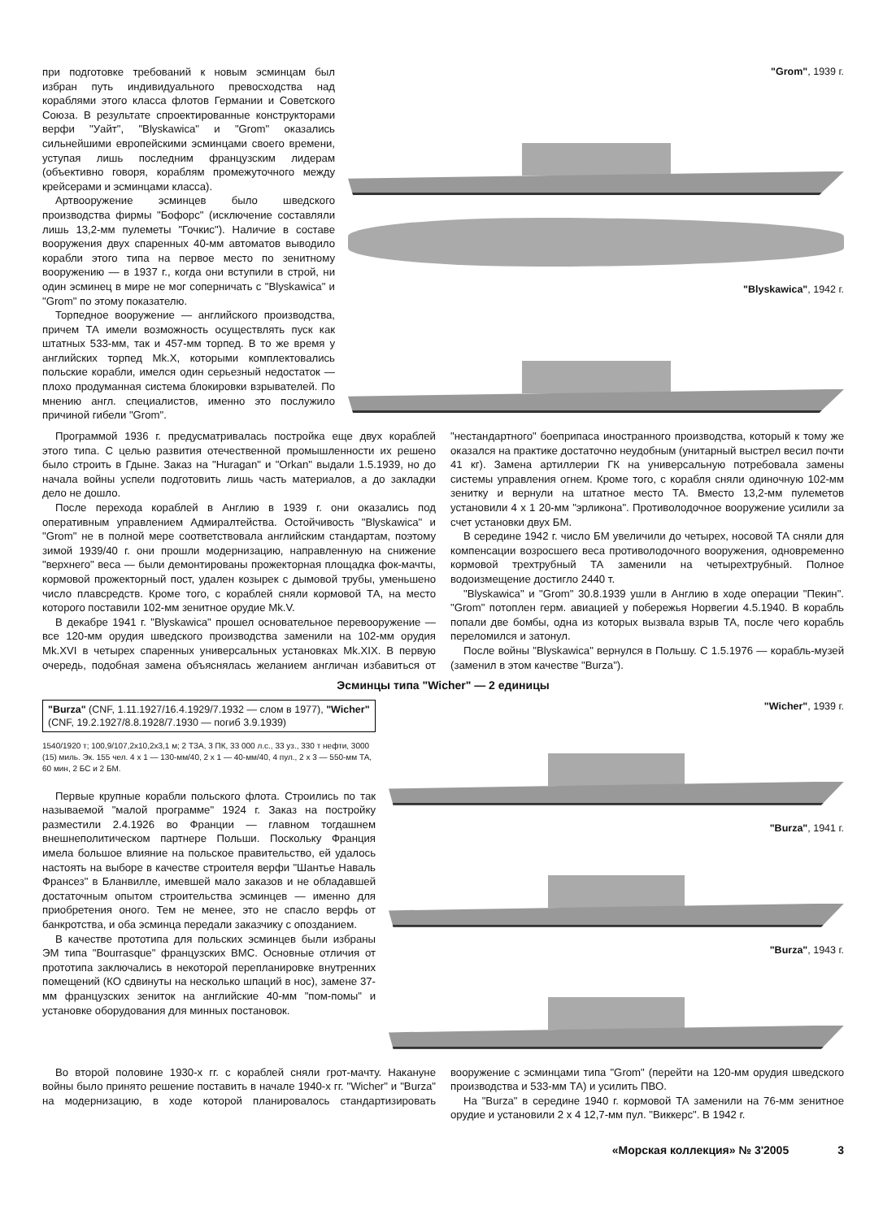при подготовке требований к новым эсминцам был избран путь индивидуального превосходства над кораблями этого класса флотов Германии и Советского Союза. В результате спроектированные конструкторами верфи "Уайт", "Blyskawica" и "Grom" оказались сильнейшими европейскими эсминцами своего времени, уступая лишь последним французским лидерам (объективно говоря, кораблям промежуточного между крейсерами и эсминцами класса).
Артвооружение эсминцев было шведского производства фирмы "Бофорс" (исключение составляли лишь 13,2-мм пулеметы "Гочкис"). Наличие в составе вооружения двух спаренных 40-мм автоматов выводило корабли этого типа на первое место по зенитному вооружению — в 1937 г., когда они вступили в строй, ни один эсминец в мире не мог соперничать с "Blyskawica" и "Grom" по этому показателю.
Торпедное вооружение — английского производства, причем ТА имели возможность осуществлять пуск как штатных 533-мм, так и 457-мм торпед. В то же время у английских торпед Mk.X, которыми комплектовались польские корабли, имелся один серьезный недостаток — плохо продуманная система блокировки взрывателей. По мнению англ. специалистов, именно это послужило причиной гибели "Grom".
"Grom", 1939 г.
"Blyskawica", 1942 г.
Программой 1936 г. предусматривалась постройка еще двух кораблей этого типа. С целью развития отечественной промышленности их решено было строить в Гдыне. Заказ на "Huragan" и "Orkan" выдали 1.5.1939, но до начала войны успели подготовить лишь часть материалов, а до закладки дело не дошло.
После перехода кораблей в Англию в 1939 г. они оказались под оперативным управлением Адмиралтейства. Остойчивость "Blyskawica" и "Grom" не в полной мере соответствовала английским стандартам, поэтому зимой 1939/40 г. они прошли модернизацию, направленную на снижение "верхнего" веса — были демонтированы прожекторная площадка фок-мачты, кормовой прожекторный пост, удален козырек с дымовой трубы, уменьшено число плавсредств. Кроме того, с кораблей сняли кормовой ТА, на место которого поставили 102-мм зенитное орудие Mk.V.
В декабре 1941 г. "Blyskawica" прошел основательное перевооружение — все 120-мм орудия шведского производства заменили на 102-мм орудия Mk.XVI в четырех спаренных универсальных установках Mk.XIX. В первую очередь, подобная замена объяснялась желанием англичан избавиться от "нестандартного" боеприпаса иностранного производства, который к тому же оказался на практике достаточно неудобным (унитарный выстрел весил почти 41 кг). Замена артиллерии ГК на универсальную потребовала замены системы управления огнем. Кроме того, с корабля сняли одиночную 102-мм зенитку и вернули на штатное место ТА. Вместо 13,2-мм пулеметов установили 4 х 1 20-мм "эрликона". Противолодочное вооружение усилили за счет установки двух БМ.
В середине 1942 г. число БМ увеличили до четырех, носовой ТА сняли для компенсации возросшего веса противолодочного вооружения, одновременно кормовой трехтрубный ТА заменили на четырехтрубный. Полное водоизмещение достигло 2440 т.
"Blyskawica" и "Grom" 30.8.1939 ушли в Англию в ходе операции "Пекин". "Grom" потоплен герм. авиацией у побережья Норвегии 4.5.1940. В корабль попали две бомбы, одна из которых вызвала взрыв ТА, после чего корабль переломился и затонул.
После войны "Blyskawica" вернулся в Польшу. С 1.5.1976 — корабль-музей (заменил в этом качестве "Burza").
Эсминцы типа "Wicher" — 2 единицы
"Burza" (CNF, 1.11.1927/16.4.1929/7.1932 — слом в 1977), "Wicher" (CNF, 19.2.1927/8.8.1928/7.1930 — погиб 3.9.1939)
1540/1920 т; 100,9/107,2х10,2х3,1 м; 2 ТЗА, 3 ПК, 33 000 л.с., 33 уз., 330 т нефти, 3000 (15) миль. Эк. 155 чел. 4 х 1 — 130-мм/40, 2 х 1 — 40-мм/40, 4 пул., 2 х 3 — 550-мм ТА, 60 мин, 2 БС и 2 БМ.
Первые крупные корабли польского флота. Строились по так называемой "малой программе" 1924 г. Заказ на постройку разместили 2.4.1926 во Франции — главном тогдашнем внешнеполитическом партнере Польши. Поскольку Франция имела большое влияние на польское правительство, ей удалось настоять на выборе в качестве строителя верфи "Шантье Наваль Франсез" в Бланвилле, имевшей мало заказов и не обладавшей достаточным опытом строительства эсминцев — именно для приобретения оного. Тем не менее, это не спасло верфь от банкротства, и оба эсминца передали заказчику с опозданием.
В качестве прототипа для польских эсминцев были избраны ЭМ типа "Bourrasque" французских ВМС. Основные отличия от прототипа заключались в некоторой перепланировке внутренних помещений (КО сдвинуты на несколько шпаций в нос), замене 37-мм французских зениток на английские 40-мм "пом-помы" и установке оборудования для минных постановок.
"Wicher", 1939 г.
"Burza", 1941 г.
"Burza", 1943 г.
Во второй половине 1930-х гг. с кораблей сняли грот-мачту. Накануне войны было принято решение поставить в начале 1940-х гг. "Wicher" и "Burza" на модернизацию, в ходе которой планировалось стандартизировать вооружение с эсминцами типа "Grom" (перейти на 120-мм орудия шведского производства и 533-мм ТА) и усилить ПВО.
На "Burza" в середине 1940 г. кормовой ТА заменили на 76-мм зенитное орудие и установили 2 х 4 12,7-мм пул. "Виккерс". В 1942 г.
«Морская коллекция» № 3'2005 3